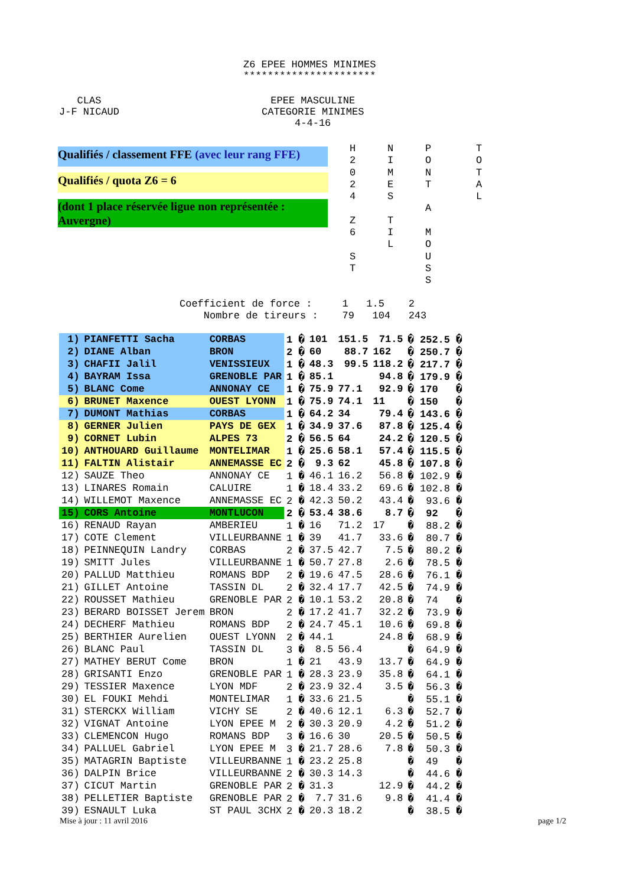Z6 EPEE HOMMES MINIMES
**********************
   CLAS
J-F NICAUD
EPEE MASCULINE
CATEGORIE MINIMES
4-4-16
Qualifiés / classement FFE (avec leur rang FFE)
Qualifiés / quota Z6 = 6
(dont 1 place réservée ligue non représentée : Auvergne)
H
2
0
2
4

Z
6

S
T
N
I
M
E
S

T
I
L
P
O
N
T

A

M
O
U
S
S
T
O
T
A
L
Coefficient de force :     1   1.5    2
    Nombre de tireurs :    79   104   243
| 1) | PIANFETTI Sacha | CORBAS | 1 � | 101 | 151.5 | 71.5 | � 252.5 � |
| 2) | DIANE Alban | BRON | 2 � | 60 | 88.7 | 162 | � 250.7 � |
| 3) | CHAFII Jalil | VENISSIEUX | 1 � | 48.3 | 99.5 | 118.2 | � 217.7 � |
| 4) | BAYRAM Issa | GRENOBLE PAR | 1 � | 85.1 | | 94.8 | � 179.9 � |
| 5) | BLANC Come | ANNONAY CE | 1 � | 75.9 | 77.1 | 92.9 | � 170 � |
| 6) | BRUNET Maxence | OUEST LYONN | 1 � | 75.9 | 74.1 | 11 | � 150 � |
| 7) | DUMONT Mathias | CORBAS | 1 � | 64.2 | 34 | 79.4 | � 143.6 � |
| 8) | GERNER Julien | PAYS DE GEX | 1 � | 34.9 | 37.6 | 87.8 | � 125.4 � |
| 9) | CORNET Lubin | ALPES 73 | 2 � | 56.5 | 64 | 24.2 | � 120.5 � |
| 10) | ANTHOUARD Guillaume | MONTELIMAR | 1 � | 25.6 | 58.1 | 57.4 | � 115.5 � |
| 11) | FALTIN Alistair | ANNEMASSE EC | 2 � | 9.3 | 62 | 45.8 | � 107.8 � |
| 12) | SAUZE Theo | ANNONAY CE | 1 � | 46.1 | 16.2 | 56.8 | � 102.9 � |
| 13) | LINARES Romain | CALUIRE | 1 � | 18.4 | 33.2 | 69.6 | � 102.8 � |
| 14) | WILLEMOT Maxence | ANNEMASSE EC | 2 � | 42.3 | 50.2 | 43.4 | � 93.6 � |
| 15) | CORS Antoine | MONTLUCON | 2 � | 53.4 | 38.6 | 8.7 | � 92 � |
| 16) | RENAUD Rayan | AMBERIEU | 1 � | 16 | 71.2 | 17 | � 88.2 � |
| 17) | COTE Clement | VILLEURBANNE | 1 � | 39 | 41.7 | 33.6 | � 80.7 � |
| 18) | PEINNEQUIN Landry | CORBAS | 2 � | 37.5 | 42.7 | 7.5 | � 80.2 � |
| 19) | SMITT Jules | VILLEURBANNE | 1 � | 50.7 | 27.8 | 2.6 | � 78.5 � |
| 20) | PALLUD Matthieu | ROMANS BDP | 2 � | 19.6 | 47.5 | 28.6 | � 76.1 � |
| 21) | GILLET Antoine | TASSIN DL | 2 � | 32.4 | 17.7 | 42.5 | � 74.9 � |
| 22) | ROUSSET Mathieu | GRENOBLE PAR | 2 � | 10.1 | 53.2 | 20.8 | � 74 � |
| 23) | BERARD BOISSET Jerem | BRON | 2 � | 17.2 | 41.7 | 32.2 | � 73.9 � |
| 24) | DECHERF Mathieu | ROMANS BDP | 2 � | 24.7 | 45.1 | 10.6 | � 69.8 � |
| 25) | BERTHIER Aurelien | OUEST LYONN | 2 � | 44.1 | | 24.8 | � 68.9 � |
| 26) | BLANC Paul | TASSIN DL | 3 � | 8.5 | 56.4 | | � 64.9 � |
| 27) | MATHEY BERUT Come | BRON | 1 � | 21 | 43.9 | 13.7 | � 64.9 � |
| 28) | GRISANTI Enzo | GRENOBLE PAR | 1 � | 28.3 | 23.9 | 35.8 | � 64.1 � |
| 29) | TESSIER Maxence | LYON MDF | 2 � | 23.9 | 32.4 | 3.5 | � 56.3 � |
| 30) | EL FOUKI Mehdi | MONTELIMAR | 1 � | 33.6 | 21.5 | | � 55.1 � |
| 31) | STERCKX William | VICHY SE | 2 � | 40.6 | 12.1 | 6.3 | � 52.7 � |
| 32) | VIGNAT Antoine | LYON EPEE M | 2 � | 30.3 | 20.9 | 4.2 | � 51.2 � |
| 33) | CLEMENCON Hugo | ROMANS BDP | 3 � | 16.6 | 30 | 20.5 | � 50.5 � |
| 34) | PALLUEL Gabriel | LYON EPEE M | 3 � | 21.7 | 28.6 | 7.8 | � 50.3 � |
| 35) | MATAGRIN Baptiste | VILLEURBANNE | 1 � | 23.2 | 25.8 | | � 49 � |
| 36) | DALPIN Brice | VILLEURBANNE | 2 � | 30.3 | 14.3 | | � 44.6 � |
| 37) | CICUT Martin | GRENOBLE PAR | 2 � | 31.3 | | 12.9 | � 44.2 � |
| 38) | PELLETIER Baptiste | GRENOBLE PAR | 2 � | 7.7 | 31.6 | 9.8 | � 41.4 � |
| 39) | ESNAULT Luka | ST PAUL 3CHX | 2 � | 20.3 | 18.2 | | � 38.5 � |
Mise à jour : 11 avril 2016 page 1/2